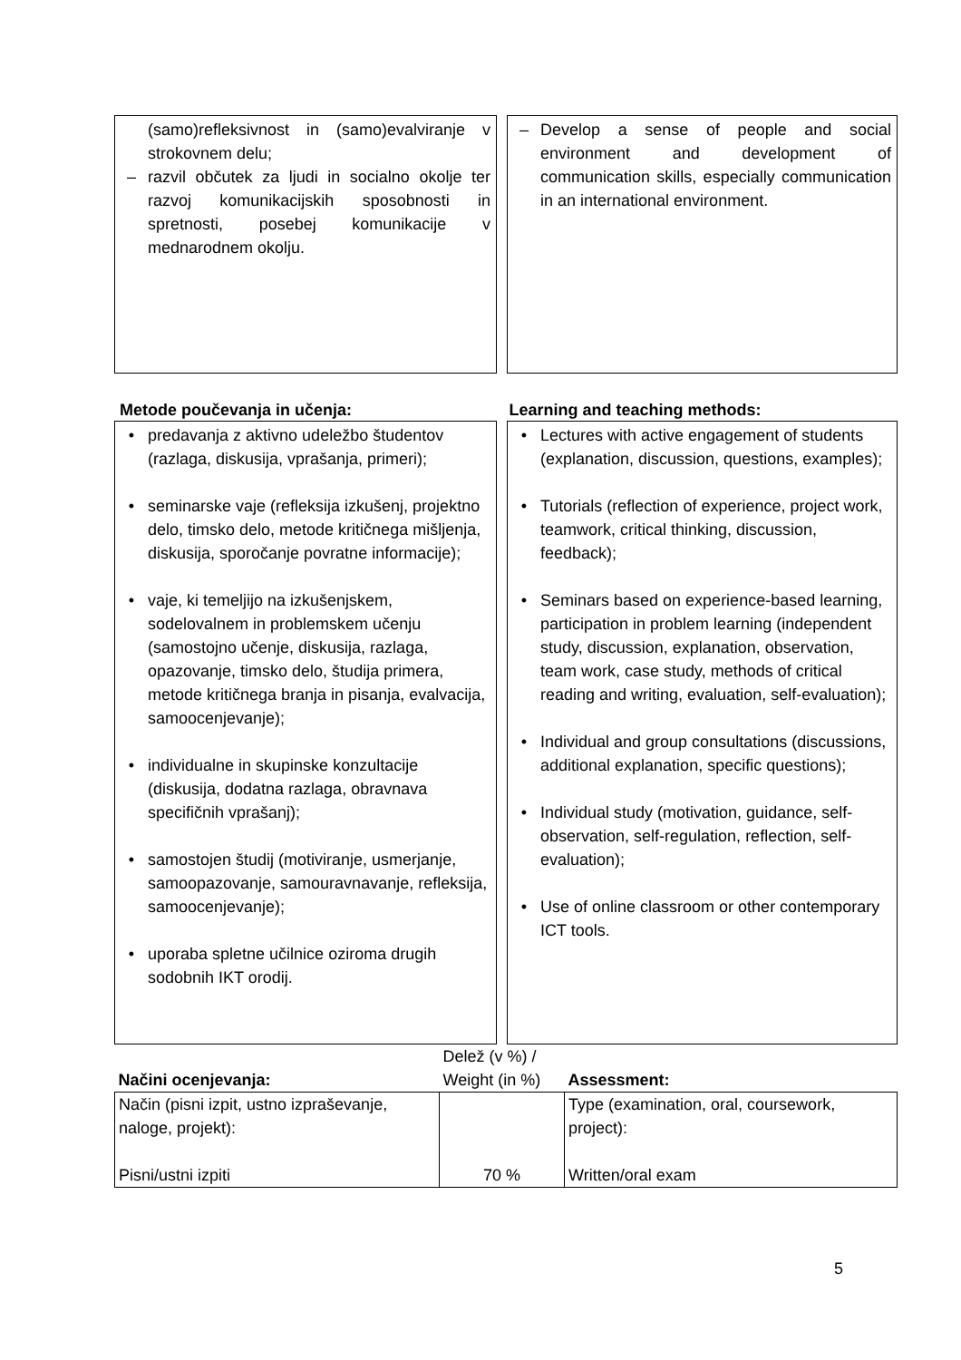(samo)refleksivnost in (samo)evalviranje v strokovnem delu;
– razvil občutek za ljudi in socialno okolje ter razvoj komunikacijskih sposobnosti in spretnosti, posebej komunikacije v mednarodnem okolju.
– Develop a sense of people and social environment and development of communication skills, especially communication in an international environment.
Metode poučevanja in učenja: Learning and teaching methods:
• predavanja z aktivno udeležbo študentov (razlaga, diskusija, vprašanja, primeri);
• seminarske vaje (refleksija izkušenj, projektno delo, timsko delo, metode kritičnega mišljenja, diskusija, sporočanje povratne informacije);
• vaje, ki temeljijo na izkušenjskem, sodelovalnem in problemskem učenju (samostojno učenje, diskusija, razlaga, opazovanje, timsko delo, študija primera, metode kritičnega branja in pisanja, evalvacija, samoocenjevanje);
• individualne in skupinske konzultacije (diskusija, dodatna razlaga, obravnava specifičnih vprašanj);
• samostojen študij (motiviranje, usmerjanje, samoopazovanje, samouravnavanje, refleksija, samoocenjevanje);
• uporaba spletne učilnice oziroma drugih sodobnih IKT orodij.
• Lectures with active engagement of students (explanation, discussion, questions, examples);
• Tutorials (reflection of experience, project work, teamwork, critical thinking, discussion, feedback);
• Seminars based on experience-based learning, participation in problem learning (independent study, discussion, explanation, observation, team work, case study, methods of critical reading and writing, evaluation, self-evaluation);
• Individual and group consultations (discussions, additional explanation, specific questions);
• Individual study (motivation, guidance, self-observation, self-regulation, reflection, self-evaluation);
• Use of online classroom or other contemporary ICT tools.
| Načini ocenjevanja: | Delež (v %) / Weight (in %) | Assessment: |
| --- | --- | --- |
| Način (pisni izpit, ustno izpraševanje, naloge, projekt): Pisni/ustni izpiti | 70 % | Type (examination, oral, coursework, project): Written/oral exam |
5